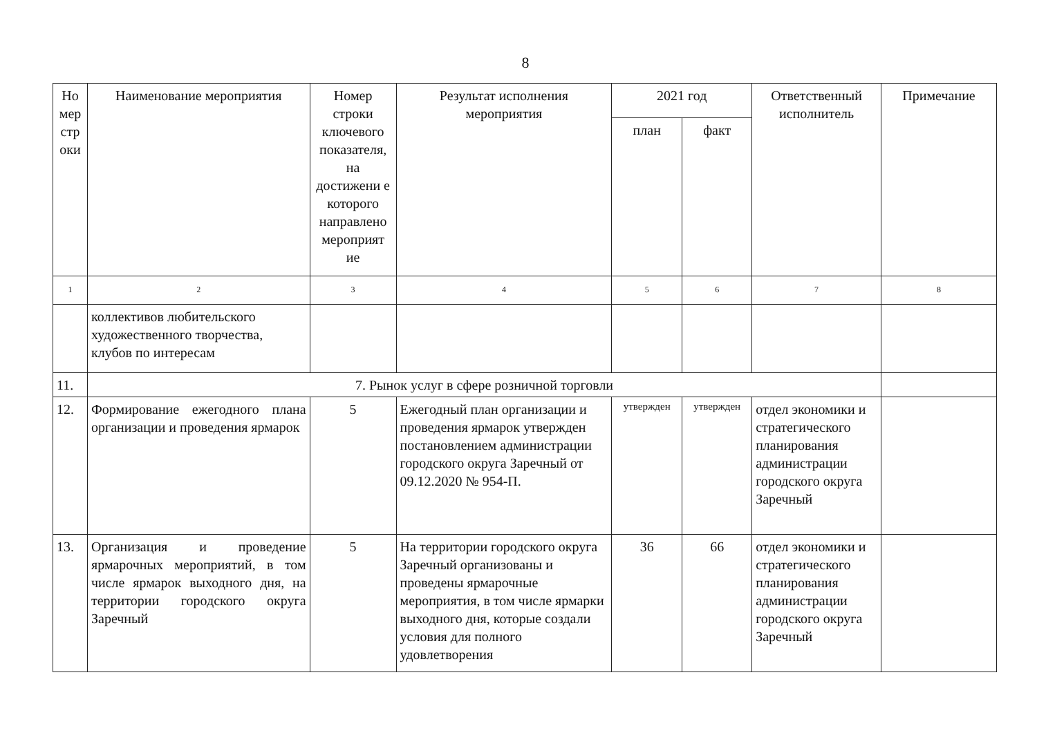8
| Но мер стр оки | Наименование мероприятия | Номер строки ключевого показателя, на достижени е которого направлено мероприят ие | Результат исполнения мероприятия | 2021 год | | Ответственный исполнитель | Примечание |
| --- | --- | --- | --- | --- | --- | --- | --- |
| | | | | план | факт | | |
| 1 | 2 | 3 | 4 | 5 | 6 | 7 | 8 |
| | коллективов любительского художественного творчества, клубов по интересам | | | | | | |
| 11. | 7. Рынок услуг в сфере розничной торговли | | | | | | |
| 12. | Формирование ежегодного плана организации и проведения ярмарок | 5 | Ежегодный план организации и проведения ярмарок утвержден постановлением администрации городского округа Заречный от 09.12.2020 № 954-П. | утвержден | утвержден | отдел экономики и стратегического планирования администрации городского округа Заречный | |
| 13. | Организация и проведение ярмарочных мероприятий, в том числе ярмарок выходного дня, на территории городского округа Заречный | 5 | На территории городского округа Заречный организованы и проведены ярмарочные мероприятия, в том числе ярмарки выходного дня, которые создали условия для полного удовлетворения | 36 | 66 | отдел экономики и стратегического планирования администрации городского округа Заречный | |